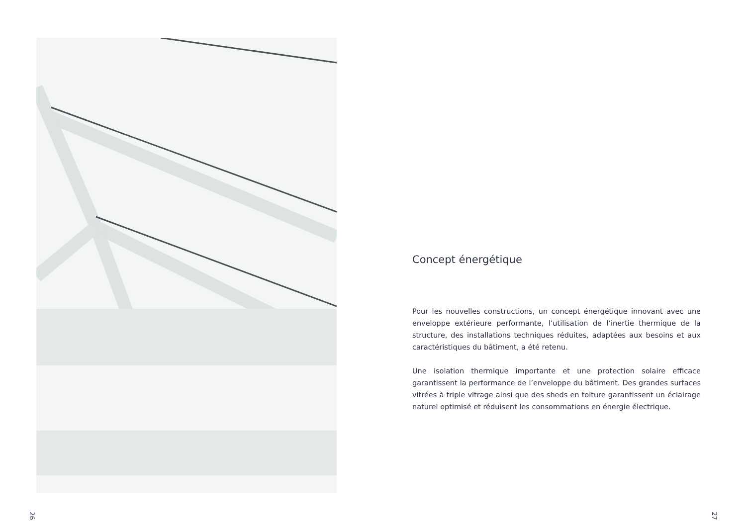Concept énergétique
Pour les nouvelles constructions, un concept énergétique innovant avec une enveloppe extérieure performante, l’utilisation de l’inertie thermique de la structure, des installations techniques réduites, adaptées aux besoins et aux caractéristiques du bâtiment, a été retenu.
Une isolation thermique importante et une protection solaire efficace garantissent la performance de l’enveloppe du bâtiment. Des grandes surfaces vitrées à triple vitrage ainsi que des sheds en toiture garantissent un éclairage naturel optimisé et réduisent les consommations en énergie électrique.
26 27